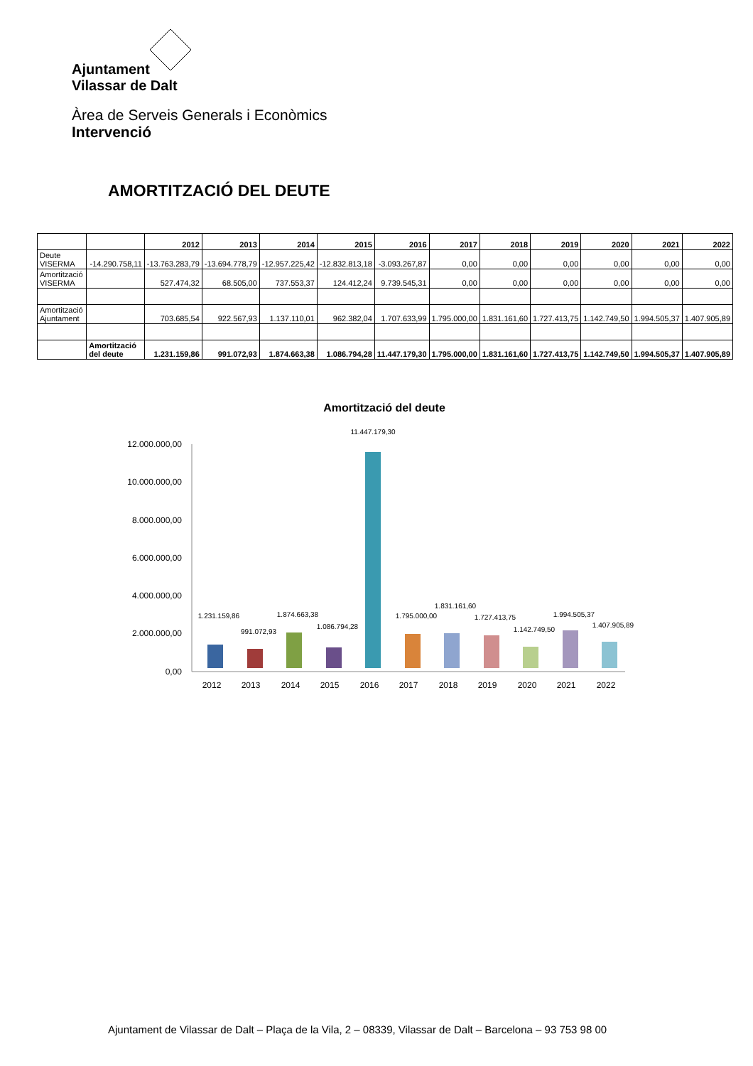Ajuntament
Vilassar de Dalt
Àrea de Serveis Generals i Econòmics
Intervenció
AMORTITZACIÓ DEL DEUTE
| | | 2012 | 2013 | 2014 | 2015 | 2016 | 2017 | 2018 | 2019 | 2020 | 2021 | 2022 |
| --- | --- | --- | --- | --- | --- | --- | --- | --- | --- | --- | --- | --- |
| Deute VISERMA | -14.290.758,11 | -13.763.283,79 | -13.694.778,79 | -12.957.225,42 | -12.832.813,18 | -3.093.267,87 | 0,00 | 0,00 | 0,00 | 0,00 | 0,00 | 0,00 |
| Amortització VISERMA | | 527.474,32 | 68.505,00 | 737.553,37 | 124.412,24 | 9.739.545,31 | 0,00 | 0,00 | 0,00 | 0,00 | 0,00 | 0,00 |
| Amortització Ajuntament | | 703.685,54 | 922.567,93 | 1.137.110,01 | 962.382,04 | 1.707.633,99 | 1.795.000,00 | 1.831.161,60 | 1.727.413,75 | 1.142.749,50 | 1.994.505,37 | 1.407.905,89 |
| | Amortització del deute | 1.231.159,86 | 991.072,93 | 1.874.663,38 | 1.086.794,28 | 11.447.179,30 | 1.795.000,00 | 1.831.161,60 | 1.727.413,75 | 1.142.749,50 | 1.994.505,37 | 1.407.905,89 |
Amortització del deute
12.000.000,00
10.000.000,00
8.000.000,00
6.000.000,00
4.000.000,00
2.000.000,00
0,00
1.231.159,86
991.072,93
1.874.663,38
1.086.794,28
11.447.179,30
1.795.000,00
1.831.161,60
1.727.413,75
1.142.749,50
1.994.505,37
1.407.905,89
2012
2013
2014
2015
2016
2017
2018
2019
2020
2021
2022
Ajuntament de Vilassar de Dalt – Plaça de la Vila, 2 – 08339, Vilassar de Dalt – Barcelona – 93 753 98 00